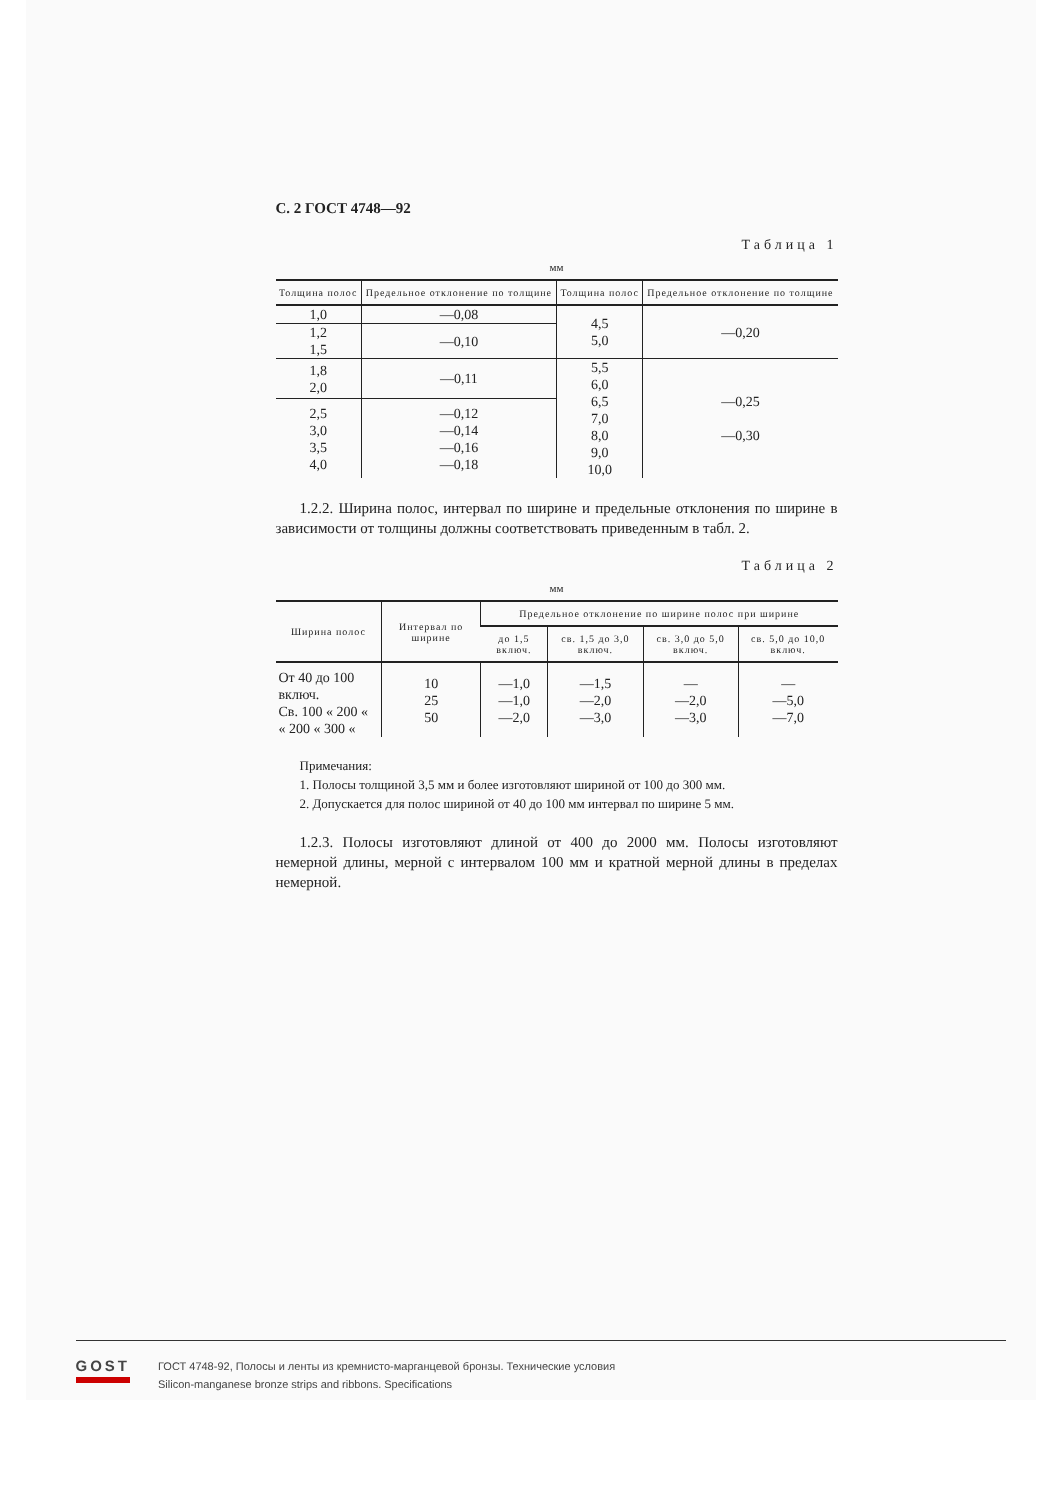С. 2 ГОСТ 4748—92
Таблица 1
мм
| Толщина полос | Предельное отклонение по толщине | Толщина полос | Предельное отклонение по толщине |
| --- | --- | --- | --- |
| 1,0 | —0,08 | 4,5 5,0 | —0,20 |
| 1,2 1,5 | —0,10 | | |
| 1,8 2,0 | —0,11 | 5,5 6,0 6,5 7,0 8,0 9,0 10,0 | —0,25 —0,30 |
| 2,5 3,0 3,5 4,0 | —0,12 —0,14 —0,16 —0,18 | | |
1.2.2. Ширина полос, интервал по ширине и предельные отклонения по ширине в зависимости от толщины должны соответствовать приведенным в табл. 2.
Таблица 2
мм
| Ширина полос | Интервал по ширине | Предельное отклонение по ширине полос при ширине | | | |
| --- | --- | --- | --- | --- | --- |
| | | до 1,5 включ. | св. 1,5 до 3,0 включ. | св. 3,0 до 5,0 включ. | св. 5,0 до 10,0 включ. |
| От 40 до 100 включ. Св. 100 « 200 « « 200 « 300 « | 10 25 50 | —1,0 —1,0 —2,0 | —1,5 —2,0 —3,0 | — —2,0 —3,0 | — —5,0 —7,0 |
Примечания:
1. Полосы толщиной 3,5 мм и более изготовляют шириной от 100 до 300 мм.
2. Допускается для полос шириной от 40 до 100 мм интервал по ширине 5 мм.
1.2.3. Полосы изготовляют длиной от 400 до 2000 мм. Полосы изготовляют немерной длины, мерной с интервалом 100 мм и кратной мерной длины в пределах немерной.
GOST
ГОСТ 4748-92, Полосы и ленты из кремнисто-марганцевой бронзы. Технические условия
Silicon-manganese bronze strips and ribbons. Specifications